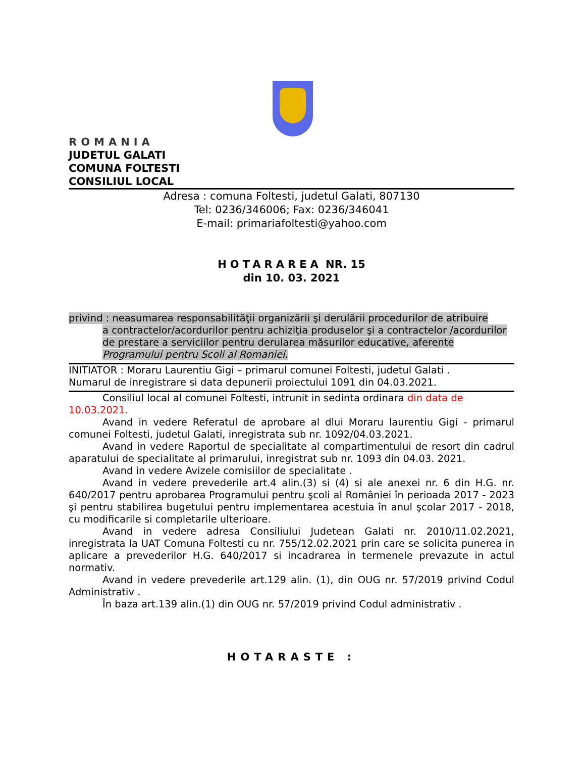ROMANIA
JUDETUL GALATI
COMUNA FOLTESTI
CONSILIUL LOCAL
Adresa : comuna Foltesti, judetul Galati, 807130
Tel: 0236/346006; Fax: 0236/346041
E-mail: primariafoltesti@yahoo.com
HOTARAREA NR. 15
din 10. 03. 2021
privind : neasumarea responsabilităţii organizării şi derulării procedurilor de atribuire
a contractelor/acordurilor pentru achiziţia produselor şi a contractelor /acordurilor de prestare a serviciilor pentru derularea măsurilor educative, aferente Programului pentru Scoli al Romaniei.
INITIATOR : Moraru Laurentiu Gigi – primarul comunei Foltesti, judetul Galati .
Numarul de inregistrare si data depunerii proiectului 1091 din 04.03.2021.
Consiliul local al comunei Foltesti, intrunit in sedinta ordinara din data de 10.03.2021.
Avand in vedere Referatul de aprobare al dlui Moraru laurentiu Gigi - primarul comunei Foltesti, judetul Galati, inregistrata sub nr. 1092/04.03.2021.
Avand in vedere Raportul de specialitate al compartimentului de resort din cadrul aparatului de specialitate al primarului, inregistrat sub nr. 1093 din 04.03. 2021.
Avand in vedere Avizele comisiilor de specialitate .
Avand in vedere prevederile art.4 alin.(3) si (4) si ale anexei nr. 6 din H.G. nr. 640/2017 pentru aprobarea Programului pentru şcoli al României în perioada 2017 - 2023 şi pentru stabilirea bugetului pentru implementarea acestuia în anul şcolar 2017 - 2018, cu modificarile si completarile ulterioare.
Avand in vedere adresa Consiliului Judetean Galati nr. 2010/11.02.2021, inregistrata la UAT Comuna Foltesti cu nr. 755/12.02.2021 prin care se solicita punerea in aplicare a prevederilor H.G. 640/2017 si incadrarea in termenele prevazute in actul normativ.
Avand in vedere prevederile art.129 alin. (1), din OUG nr. 57/2019 privind Codul Administrativ .
În baza art.139 alin.(1) din OUG nr. 57/2019 privind Codul administrativ .
HOTARASTE :